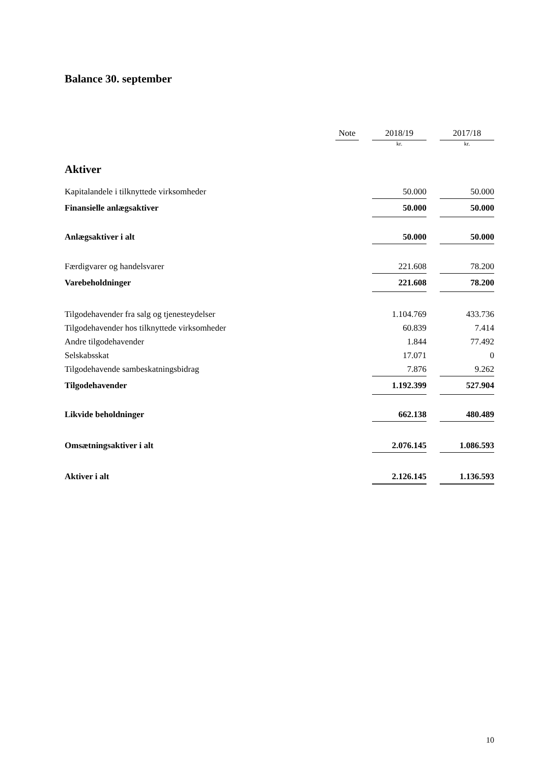Balance 30. september
| | Note | | 2018/19 | | 2017/18 |
| | | | kr. | | kr. |
| Aktiver | | | | | |
| Kapitalandele i tilknyttede virksomheder | | | 50.000 | | 50.000 |
| Finansielle anlægsaktiver | | | 50.000 | | 50.000 |
| Anlægsaktiver i alt | | | 50.000 | | 50.000 |
| Færdigvarer og handelsvarer | | | 221.608 | | 78.200 |
| Varebeholdninger | | | 221.608 | | 78.200 |
| Tilgodehavender fra salg og tjenesteydelser | | | 1.104.769 | | 433.736 |
| Tilgodehavender hos tilknyttede virksomheder | | | 60.839 | | 7.414 |
| Andre tilgodehavender | | | 1.844 | | 77.492 |
| Selskabsskat | | | 17.071 | | 0 |
| Tilgodehavende sambeskatningsbidrag | | | 7.876 | | 9.262 |
| Tilgodehavender | | | 1.192.399 | | 527.904 |
| Likvide beholdninger | | | 662.138 | | 480.489 |
| Omsætningsaktiver i alt | | | 2.076.145 | | 1.086.593 |
| Aktiver i alt | | | 2.126.145 | | 1.136.593 |
10